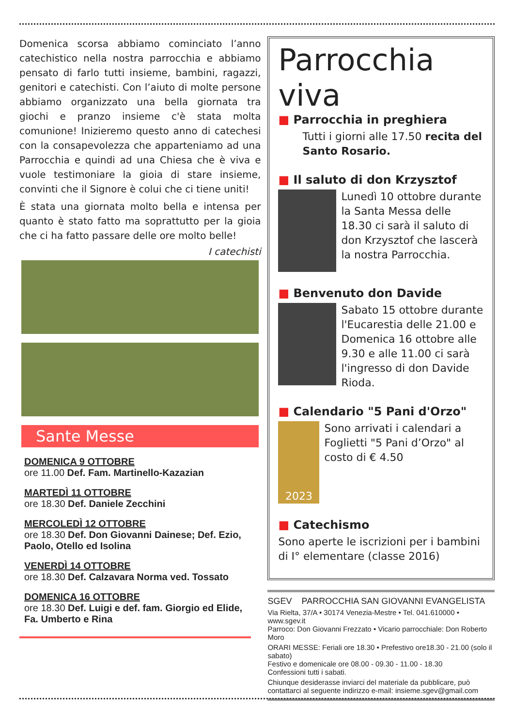Domenica scorsa abbiamo cominciato l’anno catechistico nella nostra parrocchia e abbiamo pensato di farlo tutti insieme, bambini, ragazzi, genitori e catechisti. Con l’aiuto di molte persone abbiamo organizzato una bella giornata tra giochi e pranzo insieme c'è stata molta comunione! Inizieremo questo anno di catechesi con la consapevolezza che apparteniamo ad una Parrocchia e quindi ad una Chiesa che è viva e vuole testimoniare la gioia di stare insieme, convinti che il Signore è colui che ci tiene uniti!
È stata una giornata molto bella e intensa per quanto è stato fatto ma soprattutto per la gioia che ci ha fatto passare delle ore molto belle!
I catechisti
Sante Messe
DOMENICA 9 OTTOBRE
ore 11.00 Def. Fam. Martinello-Kazazian
MARTEDÌ 11 OTTOBRE
ore 18.30 Def. Daniele Zecchini
MERCOLEDÌ 12 OTTOBRE
ore 18.30 Def. Don Giovanni Dainese; Def. Ezio, Paolo, Otello ed Isolina
VENERDÌ 14 OTTOBRE
ore 18.30 Def. Calzavara Norma ved. Tossato
DOMENICA 16 OTTOBRE
ore 18.30 Def. Luigi e def. fam. Giorgio ed Elide, Fa. Umberto e Rina
Parrocchia viva
■ Parrocchia in preghiera
Tutti i giorni alle 17.50 recita del Santo Rosario.
■ Il saluto di don Krzysztof
Lunedì 10 ottobre durante la Santa Messa delle 18.30 ci sarà il saluto di don Krzysztof che lascerà la nostra Parrocchia.
■ Benvenuto don Davide
Sabato 15 ottobre durante l'Eucarestia delle 21.00 e Domenica 16 ottobre alle 9.30 e alle 11.00 ci sarà l'ingresso di don Davide Rioda.
■ Calendario "5 Pani d'Orzo"
2023
Sono arrivati i calendari a Foglietti "5 Pani d’Orzo" al costo di € 4.50
■ Catechismo
Sono aperte le iscrizioni per i bambini di I° elementare (classe 2016)
SGEV PARROCCHIA SAN GIOVANNI EVANGELISTA
Via Rielta, 37/A • 30174 Venezia-Mestre • Tel. 041.610000 • www.sgev.it
Parroco: Don Giovanni Frezzato • Vicario parrocchiale: Don Roberto Moro
ORARI MESSE: Feriali ore 18.30 • Prefestivo ore18.30 - 21.00 (solo il sabato)
Festivo e domenicale ore 08.00 - 09.30 - 11.00 - 18.30
Confessioni tutti i sabati.
Chiunque desiderasse inviarci del materiale da pubblicare, può contattarci al seguente indirizzo e-mail: insieme.sgev@gmail.com